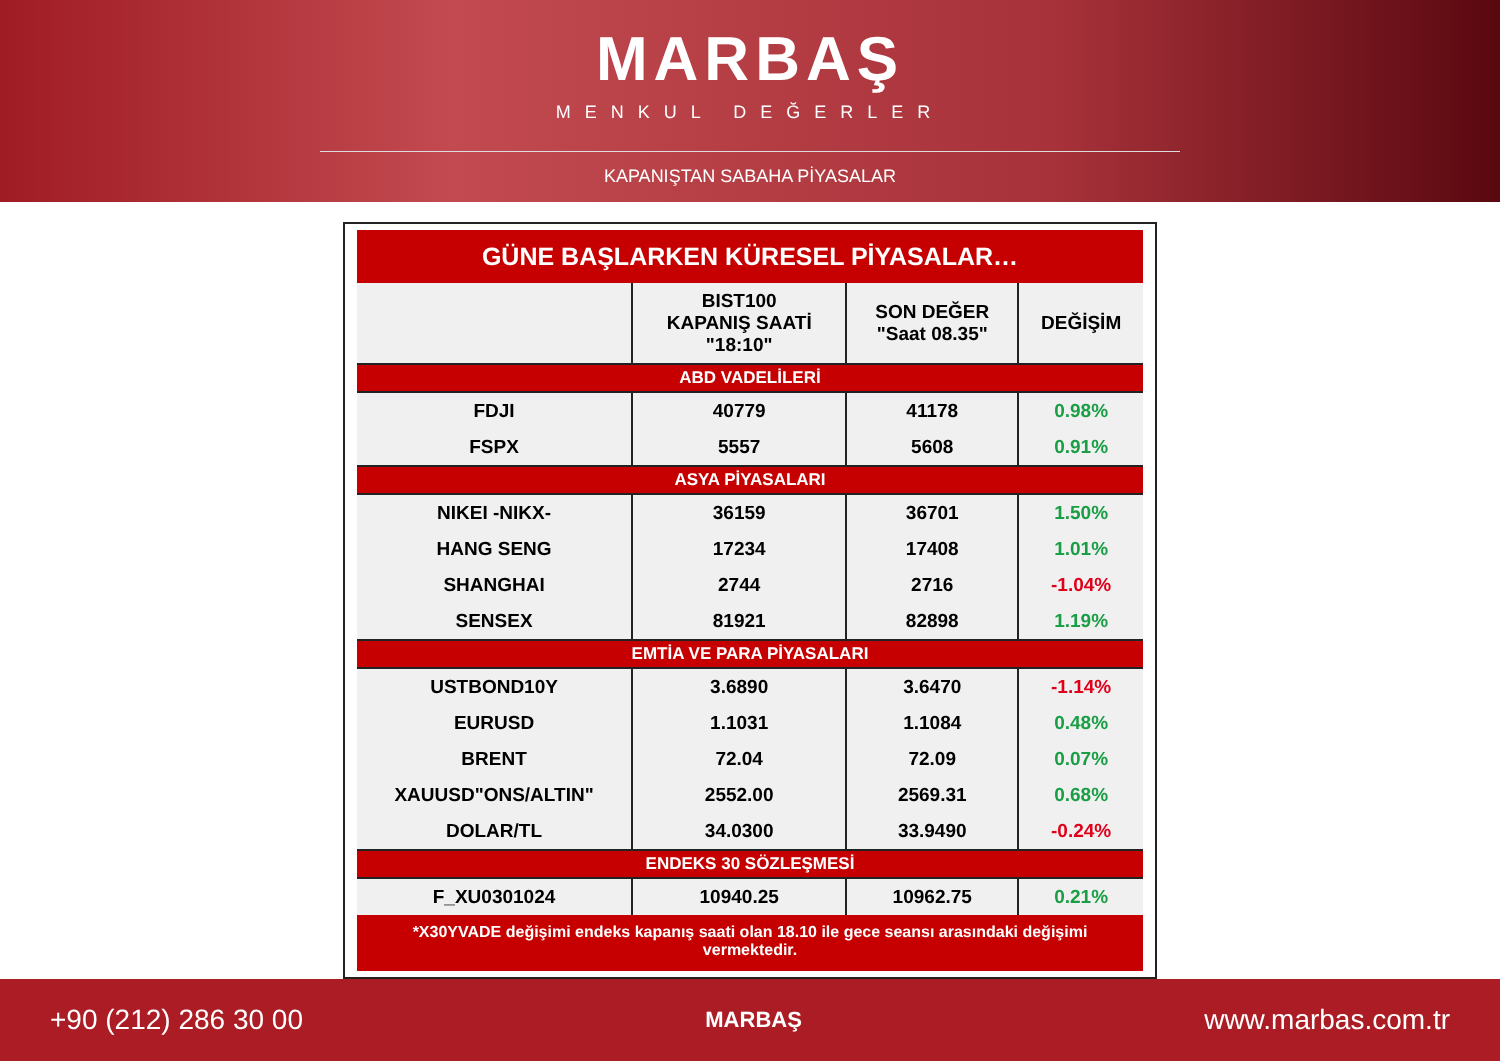MARBAŞ
MENKUL DEĞERLER
KAPANIŞTAN SABAHA PİYASALAR
| GÜNE BAŞLARKEN KÜRESEL PİYASALAR… | | | |
| | BIST100 KAPANIŞ SAATİ "18:10" | SON DEĞER "Saat 08.35" | DEĞİŞİM |
| ABD VADELİLERİ | | | |
| FDJI | 40779 | 41178 | 0.98% |
| FSPX | 5557 | 5608 | 0.91% |
| ASYA PİYASALARI | | | |
| NIKEI -NIKX- | 36159 | 36701 | 1.50% |
| HANG SENG | 17234 | 17408 | 1.01% |
| SHANGHAI | 2744 | 2716 | -1.04% |
| SENSEX | 81921 | 82898 | 1.19% |
| EMTİA VE PARA PİYASALARI | | | |
| USTBOND10Y | 3.6890 | 3.6470 | -1.14% |
| EURUSD | 1.1031 | 1.1084 | 0.48% |
| BRENT | 72.04 | 72.09 | 0.07% |
| XAUUSD"ONS/ALTIN" | 2552.00 | 2569.31 | 0.68% |
| DOLAR/TL | 34.0300 | 33.9490 | -0.24% |
| ENDEKS 30 SÖZLEŞMESİ | | | |
| F_XU0301024 | 10940.25 | 10962.75 | 0.21% |
| *X30YVADE değişimi endeks kapanış saati olan 18.10 ile gece seansı arasındaki değişimi vermektedir. | | | |
+90 (212) 286 30 00 MARBAŞ www.marbas.com.tr